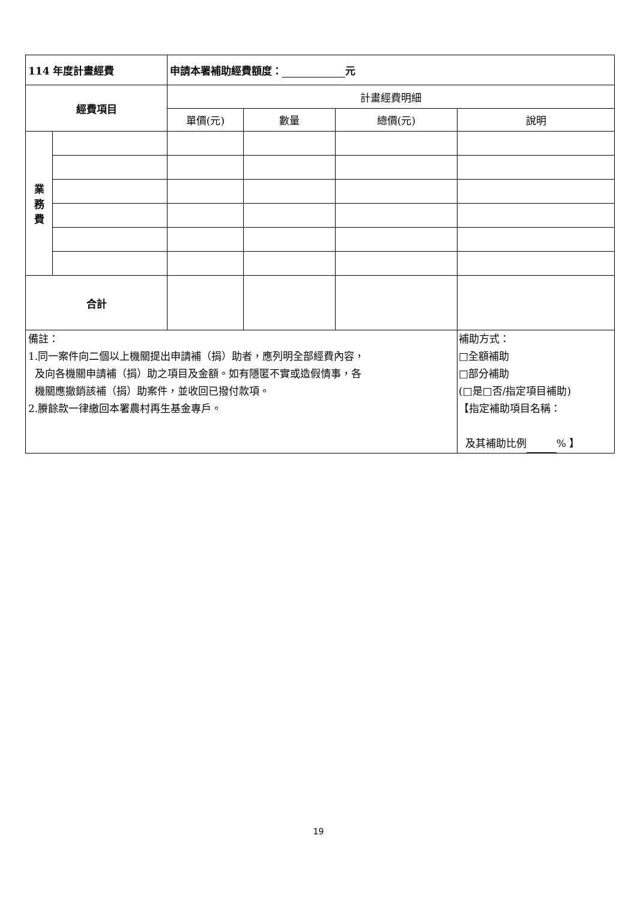| 114 年度計畫經費 | | 申請本署補助經費額度： 元 | | | |
| 經費項目 | | 計畫經費明細 | | | |
| | | 單價(元) | 數量 | 總價(元) | 說明 |
| 業 務 費 | | | | | |
| 合計 | | | | | |
| 備註： 1.同一案件向二個以上機關提出申請補（捐）助者，應列明全部經費內容， 及向各機關申請補（捐）助之項目及金額。如有隱匿不實或造假情事，各 機關應撤銷該補（捐）助案件，並收回已撥付款項。 2.賸餘款一律繳回本署農村再生基金專戶。 | | | | | 補助方式： □全額補助 □部分補助 (□是□否/指定項目補助) 【指定補助項目名稱： 及其補助比例 % 】 |
19